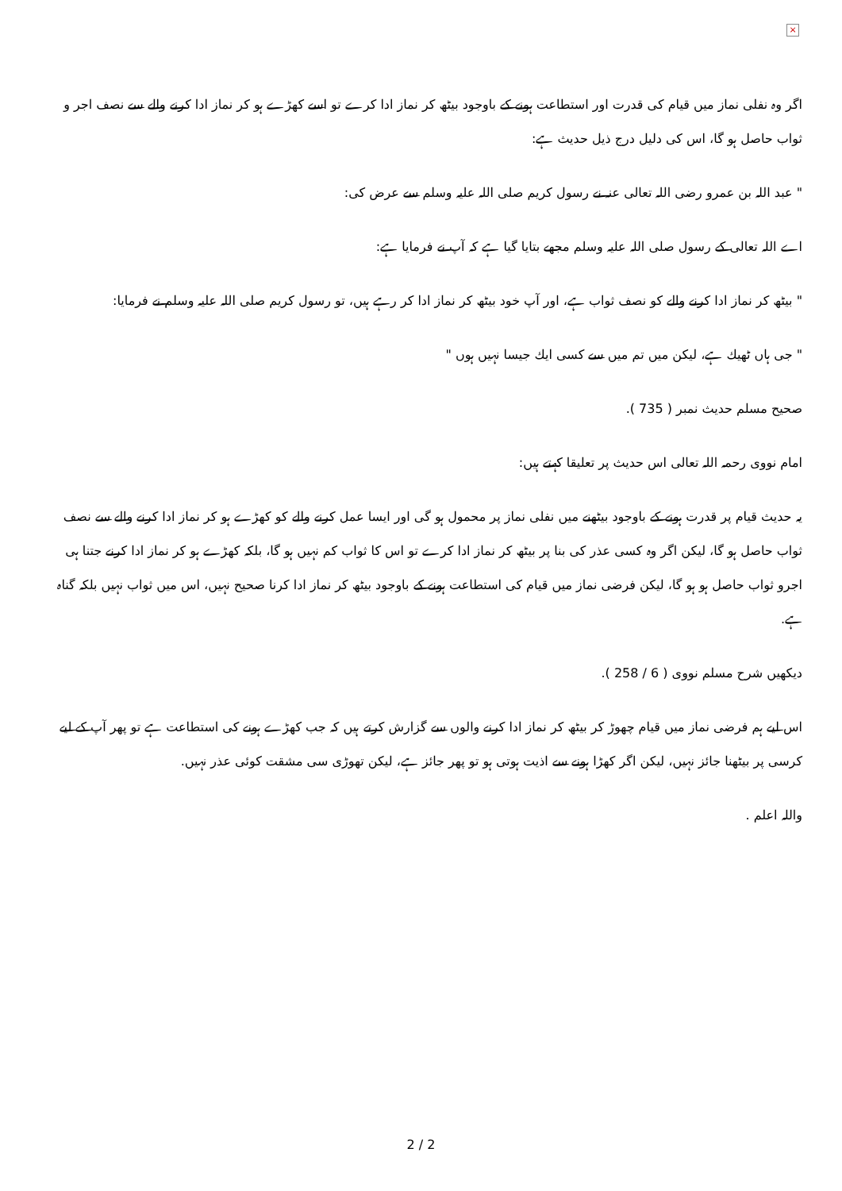×
اگر وہ نفلی نماز میں قیام کی قدرت اور استطاعت ہونے کے باوجود بیٹھ کر نماز ادا کرے تو اسے کھڑے ہو کر نماز ادا کرنے والے سے نصف اجر و ثواب حاصل ہو گا، اس کی دلیل درج ذیل حدیث ہے:
" عبد اللہ بن عمرو رضی اللہ تعالی عنہ نے رسول کریم صلی اللہ علیہ وسلم سے عرض کی:
اے اللہ تعالی کے رسول صلی اللہ علیہ وسلم مجھے بتایا گیا ہے کہ آپ نے فرمایا ہے:
" بیٹھ کر نماز ادا کرنے والے کو نصف ثواب ہے، اور آپ خود بیٹھ کر نماز ادا کر رہے ہیں، تو رسول کریم صلی اللہ علیہ وسلم نے فرمایا:
" جی ہاں ٹھیك ہے، لیکن میں تم میں سے کسی ایك جیسا نہیں ہوں "
صحیح مسلم حدیث نمبر ( 735 ).
امام نووی رحمہ اللہ تعالی اس حدیث پر تعلیقا کہتے ہیں:
یہ حدیث قیام پر قدرت ہونے کے باوجود بیٹھنے میں نفلی نماز پر محمول ہو گی اور ایسا عمل کرنے والے کو کھڑے ہو کر نماز ادا کرنے والے سے نصف ثواب حاصل ہو گا، لیکن اگر وہ کسی عذر کی بنا پر بیٹھ کر نماز ادا کرے تو اس کا ثواب کم نہیں ہو گا، بلکہ کھڑے ہو کر نماز ادا کرنے جتنا ہی اجرو ثواب حاصل ہو ہو گا، لیکن فرضی نماز میں قیام کی استطاعت ہونے کے باوجود بیٹھ کر نماز ادا کرنا صحیح نہیں، اس میں ثواب نہیں بلکہ گناہ ہے.
دیکھیں شرح مسلم نووی ( 6 / 258 ).
اس لیے ہم فرضی نماز میں قیام چھوڑ کر بیٹھ کر نماز ادا کرنے والوں سے گزارش کرتے ہیں کہ جب کھڑے ہونے کی استطاعت ہے تو پھر آپ کے لیے کرسی پر بیٹھنا جائز نہیں، لیکن اگر کھڑا ہونے سے اذیت ہوتی ہو تو پھر جائز ہے، لیکن تھوڑی سی مشقت کوئی عذر نہیں.
واللہ اعلم .
2 / 2